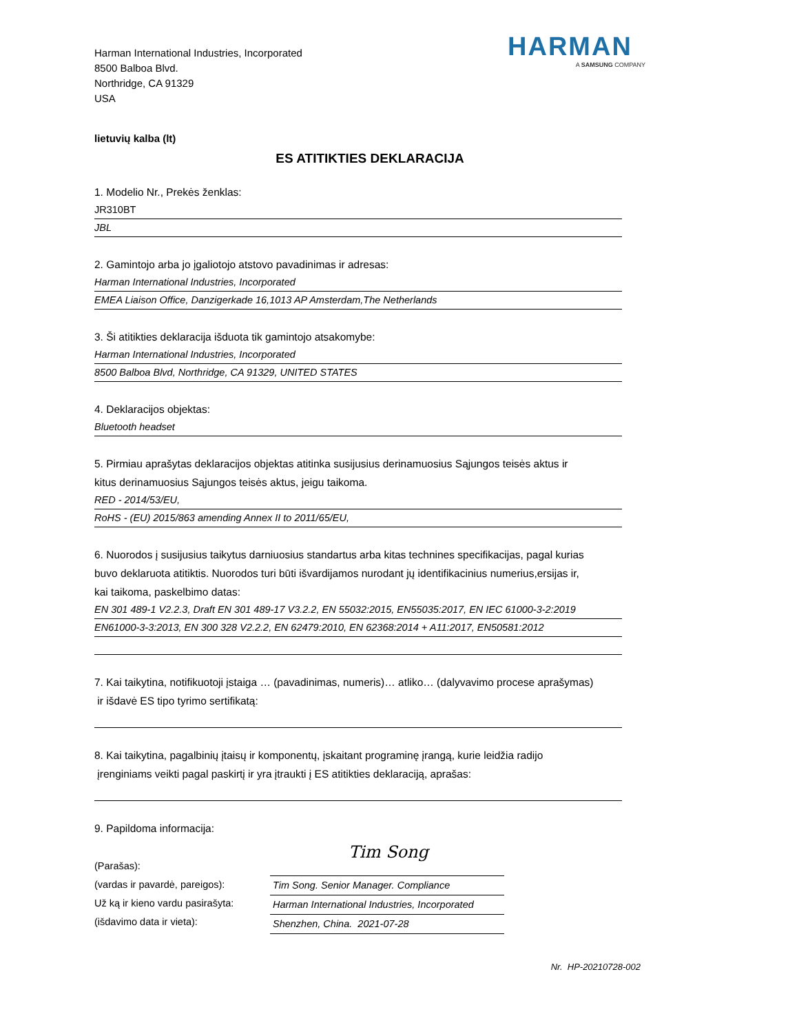Harman International Industries, Incorporated
8500 Balboa Blvd.
Northridge, CA 91329
USA
HARMAN
A SAMSUNG COMPANY
lietuvių kalba (lt)
ES ATITIKTIES DEKLARACIJA
1. Modelio Nr., Prekės ženklas:
JR310BT
JBL
2. Gamintojo arba jo įgaliotojo atstovo pavadinimas ir adresas:
Harman International Industries, Incorporated
EMEA Liaison Office, Danzigerkade 16,1013 AP Amsterdam,The Netherlands
3. Ši atitikties deklaracija išduota tik gamintojo atsakomybe:
Harman International Industries, Incorporated
8500 Balboa Blvd, Northridge, CA 91329, UNITED STATES
4. Deklaracijos objektas:
Bluetooth headset
5. Pirmiau aprašytas deklaracijos objektas atitinka susijusius derinamuosius Sąjungos teisės aktus ir
kitus derinamuosius Sąjungos teisės aktus, jeigu taikoma.
RED - 2014/53/EU,
RoHS - (EU) 2015/863 amending Annex II to 2011/65/EU,
6. Nuorodos į susijusius taikytus darniuosius standartus arba kitas technines specifikacijas, pagal kurias
buvo deklaruota atitiktis. Nuorodos turi būti išvardijamos nurodant jų identifikacinius numerius,ersijas ir,
kai taikoma, paskelbimo datas:
EN 301 489-1 V2.2.3, Draft EN 301 489-17 V3.2.2, EN 55032:2015, EN55035:2017, EN IEC 61000-3-2:2019
EN61000-3-3:2013, EN 300 328 V2.2.2, EN 62479:2010, EN 62368:2014 + A11:2017, EN50581:2012
7. Kai taikytina, notifikuotoji įstaiga … (pavadinimas, numeris)… atliko… (dalyvavimo procese aprašymas)
ir išdavė ES tipo tyrimo sertifikatą:
8. Kai taikytina, pagalbinių įtaisų ir komponentų, įskaitant programinę įrangą, kurie leidžia radijo
įrenginiams veikti pagal paskirtį ir yra įtraukti į ES atitikties deklaraciją, aprašas:
9. Papildoma informacija:
(Parašas):
(vardas ir pavardė, pareigos):
Už ką ir kieno vardu pasirašyta:
(išdavimo data ir vieta):
Tim Song
Tim Song. Senior Manager. Compliance
Harman International Industries, Incorporated
Shenzhen, China. 2021-07-28
Nr. HP-20210728-002